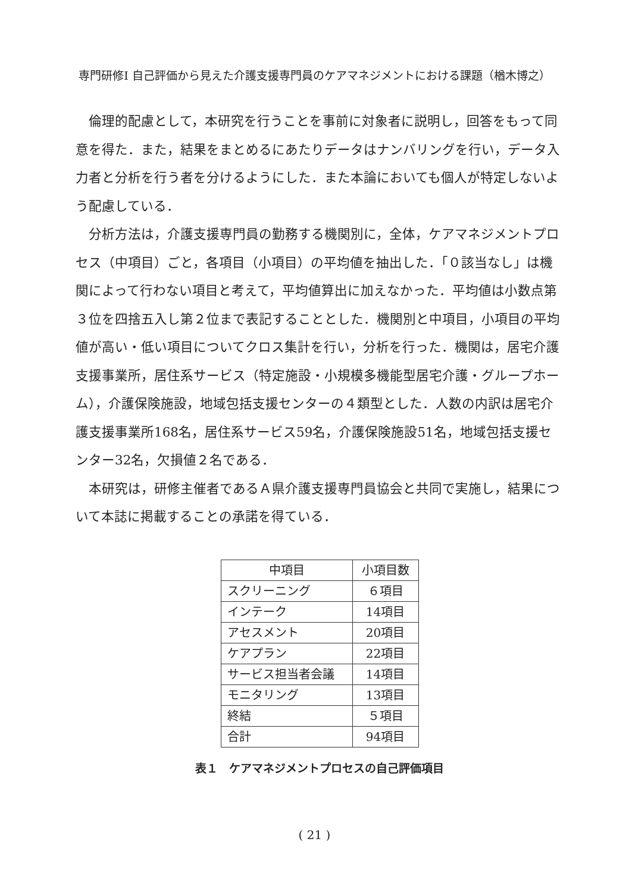専門研修Ⅰ 自己評価から見えた介護支援専門員のケアマネジメントにおける課題（楢木博之）
倫理的配慮として，本研究を行うことを事前に対象者に説明し，回答をもって同意を得た．また，結果をまとめるにあたりデータはナンバリングを行い，データ入力者と分析を行う者を分けるようにした．また本論においても個人が特定しないよう配慮している．
分析方法は，介護支援専門員の勤務する機関別に，全体，ケアマネジメントプロセス（中項目）ごと，各項目（小項目）の平均値を抽出した．「０該当なし」は機関によって行わない項目と考えて，平均値算出に加えなかった．平均値は小数点第３位を四捨五入し第２位まで表記することとした．機関別と中項目，小項目の平均値が高い・低い項目についてクロス集計を行い，分析を行った．機関は，居宅介護支援事業所，居住系サービス（特定施設・小規模多機能型居宅介護・グループホーム），介護保険施設，地域包括支援センターの４類型とした．人数の内訳は居宅介護支援事業所168名，居住系サービス59名，介護保険施設51名，地域包括支援センター32名，欠損値２名である．
本研究は，研修主催者であるＡ県介護支援専門員協会と共同で実施し，結果について本誌に掲載することの承諾を得ている．
| 中項目 | 小項目数 |
| スクリーニング | ６項目 |
| インテーク | 14項目 |
| アセスメント | 20項目 |
| ケアプラン | 22項目 |
| サービス担当者会議 | 14項目 |
| モニタリング | 13項目 |
| 終結 | ５項目 |
| 合計 | 94項目 |
表１　ケアマネジメントプロセスの自己評価項目
( 21 )